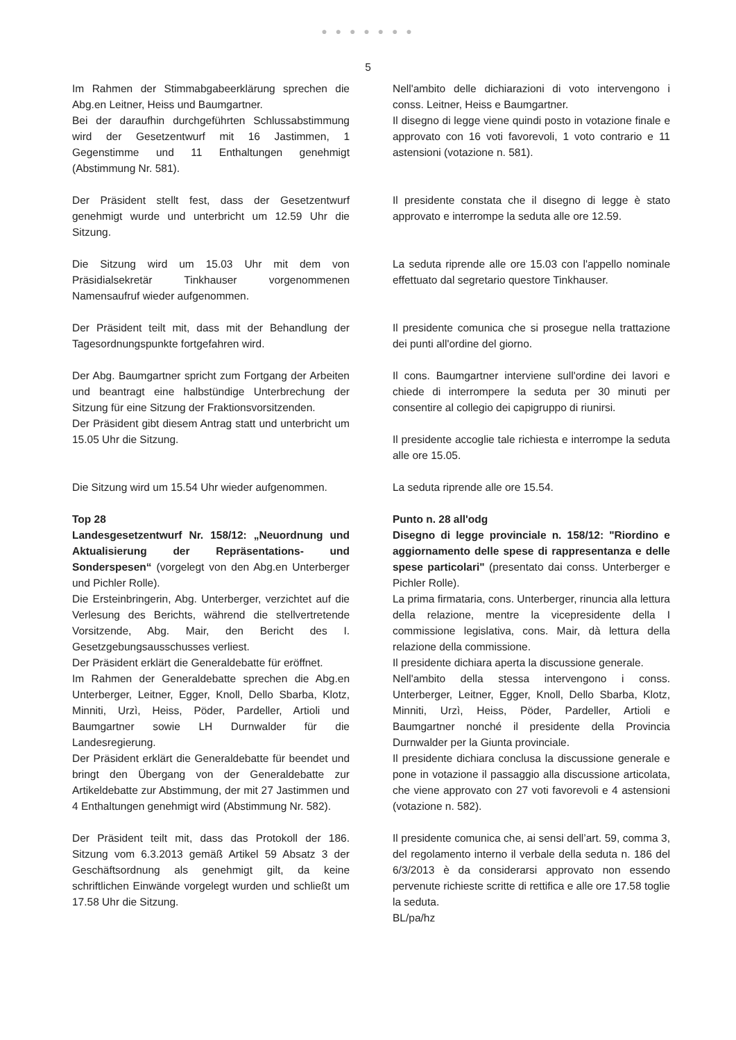● ● ● ● ● ● ●
5
Im Rahmen der Stimmabgabeerklärung sprechen die Abg.en Leitner, Heiss und Baumgartner.
Bei der daraufhin durchgeführten Schlussabstimmung wird der Gesetzentwurf mit 16 Jastimmen, 1 Gegenstimme und 11 Enthaltungen genehmigt (Abstimmung Nr. 581).
Nell'ambito delle dichiarazioni di voto intervengono i conss. Leitner, Heiss e Baumgartner.
Il disegno di legge viene quindi posto in votazione finale e approvato con 16 voti favorevoli, 1 voto contrario e 11 astensioni (votazione n. 581).
Der Präsident stellt fest, dass der Gesetzentwurf genehmigt wurde und unterbricht um 12.59 Uhr die Sitzung.
Il presidente constata che il disegno di legge è stato approvato e interrompe la seduta alle ore 12.59.
Die Sitzung wird um 15.03 Uhr mit dem von Präsidialsekretär Tinkhauser vorgenommenen Namensaufruf wieder aufgenommen.
La seduta riprende alle ore 15.03 con l'appello nominale effettuato dal segretario questore Tinkhauser.
Der Präsident teilt mit, dass mit der Behandlung der Tagesordnungspunkte fortgefahren wird.
Il presidente comunica che si prosegue nella trattazione dei punti all'ordine del giorno.
Der Abg. Baumgartner spricht zum Fortgang der Arbeiten und beantragt eine halbstündige Unterbrechung der Sitzung für eine Sitzung der Fraktionsvorsitzenden.
Der Präsident gibt diesem Antrag statt und unterbricht um 15.05 Uhr die Sitzung.
Il cons. Baumgartner interviene sull'ordine dei lavori e chiede di interrompere la seduta per 30 minuti per consentire al collegio dei capigruppo di riunirsi.
Il presidente accoglie tale richiesta e interrompe la seduta alle ore 15.05.
Die Sitzung wird um 15.54 Uhr wieder aufgenommen.
La seduta riprende alle ore 15.54.
Top 28
Landesgesetzentwurf Nr. 158/12: „Neuordnung und Aktualisierung der Repräsentations- und Sonderspesen“ (vorgelegt von den Abg.en Unterberger und Pichler Rolle).
Die Ersteinbringerin, Abg. Unterberger, verzichtet auf die Verlesung des Berichts, während die stellvertretende Vorsitzende, Abg. Mair, den Bericht des I. Gesetzgebungsausschusses verliest.
Der Präsident erklärt die Generaldebatte für eröffnet.
Im Rahmen der Generaldebatte sprechen die Abg.en Unterberger, Leitner, Egger, Knoll, Dello Sbarba, Klotz, Minniti, Urzì, Heiss, Pöder, Pardeller, Artioli und Baumgartner sowie LH Durnwalder für die Landesregierung.
Der Präsident erklärt die Generaldebatte für beendet und bringt den Übergang von der Generaldebatte zur Artikeldebatte zur Abstimmung, der mit 27 Jastimmen und 4 Enthaltungen genehmigt wird (Abstimmung Nr. 582).
Punto n. 28 all'odg
Disegno di legge provinciale n. 158/12: "Riordino e aggiornamento delle spese di rappresentanza e delle spese particolari" (presentato dai conss. Unterberger e Pichler Rolle).
La prima firmataria, cons. Unterberger, rinuncia alla lettura della relazione, mentre la vicepresidente della I commissione legislativa, cons. Mair, dà lettura della relazione della commissione.
Il presidente dichiara aperta la discussione generale.
Nell'ambito della stessa intervengono i conss. Unterberger, Leitner, Egger, Knoll, Dello Sbarba, Klotz, Minniti, Urzì, Heiss, Pöder, Pardeller, Artioli e Baumgartner nonché il presidente della Provincia Durnwalder per la Giunta provinciale.
Il presidente dichiara conclusa la discussione generale e pone in votazione il passaggio alla discussione articolata, che viene approvato con 27 voti favorevoli e 4 astensioni (votazione n. 582).
Der Präsident teilt mit, dass das Protokoll der 186. Sitzung vom 6.3.2013 gemäß Artikel 59 Absatz 3 der Geschäftsordnung als genehmigt gilt, da keine schriftlichen Einwände vorgelegt wurden und schließt um 17.58 Uhr die Sitzung.
Il presidente comunica che, ai sensi dell’art. 59, comma 3, del regolamento interno il verbale della seduta n. 186 del 6/3/2013 è da considerarsi approvato non essendo pervenute richieste scritte di rettifica e alle ore 17.58 toglie la seduta.
BL/pa/hz